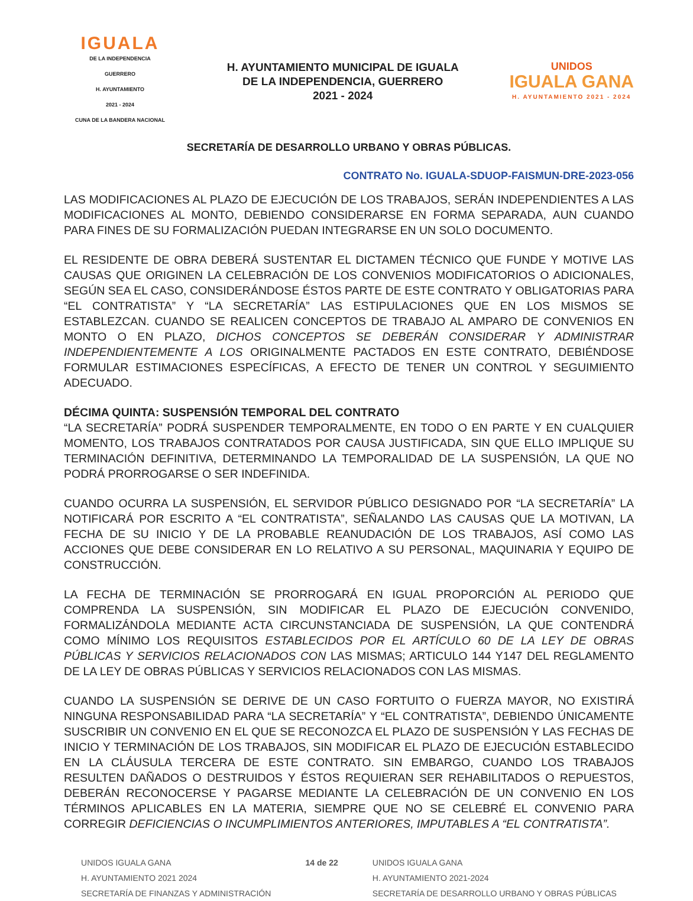IGUALA
DE LA INDEPENDENCIA
GUERRERO
H. AYUNTAMIENTO
2021 - 2024
CUNA DE LA BANDERA NACIONAL
H. AYUNTAMIENTO MUNICIPAL DE IGUALA
DE LA INDEPENDENCIA, GUERRERO
2021 - 2024
UNIDOS
IGUALA GANA
H. AYUNTAMIENTO 2021 - 2024
SECRETARÍA DE DESARROLLO URBANO Y OBRAS PÚBLICAS.
CONTRATO No. IGUALA-SDUOP-FAISMUN-DRE-2023-056
LAS MODIFICACIONES AL PLAZO DE EJECUCIÓN DE LOS TRABAJOS, SERÁN INDEPENDIENTES A LAS MODIFICACIONES AL MONTO, DEBIENDO CONSIDERARSE EN FORMA SEPARADA, AUN CUANDO PARA FINES DE SU FORMALIZACIÓN PUEDAN INTEGRARSE EN UN SOLO DOCUMENTO.
EL RESIDENTE DE OBRA DEBERÁ SUSTENTAR EL DICTAMEN TÉCNICO QUE FUNDE Y MOTIVE LAS CAUSAS QUE ORIGINEN LA CELEBRACIÓN DE LOS CONVENIOS MODIFICATORIOS O ADICIONALES, SEGÚN SEA EL CASO, CONSIDERÁNDOSE ÉSTOS PARTE DE ESTE CONTRATO Y OBLIGATORIAS PARA “EL CONTRATISTA” Y “LA SECRETARÍA” LAS ESTIPULACIONES QUE EN LOS MISMOS SE ESTABLEZCAN. CUANDO SE REALICEN CONCEPTOS DE TRABAJO AL AMPARO DE CONVENIOS EN MONTO O EN PLAZO, DICHOS CONCEPTOS SE DEBERÁN CONSIDERAR Y ADMINISTRAR INDEPENDIENTEMENTE A LOS ORIGINALMENTE PACTADOS EN ESTE CONTRATO, DEBIÉNDOSE FORMULAR ESTIMACIONES ESPECÍFICAS, A EFECTO DE TENER UN CONTROL Y SEGUIMIENTO ADECUADO.
DÉCIMA QUINTA: SUSPENSIÓN TEMPORAL DEL CONTRATO
“LA SECRETARÍA” PODRÁ SUSPENDER TEMPORALMENTE, EN TODO O EN PARTE Y EN CUALQUIER MOMENTO, LOS TRABAJOS CONTRATADOS POR CAUSA JUSTIFICADA, SIN QUE ELLO IMPLIQUE SU TERMINACIÓN DEFINITIVA, DETERMINANDO LA TEMPORALIDAD DE LA SUSPENSIÓN, LA QUE NO PODRÁ PRORROGARSE O SER INDEFINIDA.
CUANDO OCURRA LA SUSPENSIÓN, EL SERVIDOR PÚBLICO DESIGNADO POR “LA SECRETARÍA” LA NOTIFICARÁ POR ESCRITO A “EL CONTRATISTA”, SEÑALANDO LAS CAUSAS QUE LA MOTIVAN, LA FECHA DE SU INICIO Y DE LA PROBABLE REANUDACIÓN DE LOS TRABAJOS, ASÍ COMO LAS ACCIONES QUE DEBE CONSIDERAR EN LO RELATIVO A SU PERSONAL, MAQUINARIA Y EQUIPO DE CONSTRUCCIÓN.
LA FECHA DE TERMINACIÓN SE PRORROGARÁ EN IGUAL PROPORCIÓN AL PERIODO QUE COMPRENDA LA SUSPENSIÓN, SIN MODIFICAR EL PLAZO DE EJECUCIÓN CONVENIDO, FORMALIZÁNDOLA MEDIANTE ACTA CIRCUNSTANCIADA DE SUSPENSIÓN, LA QUE CONTENDRÁ COMO MÍNIMO LOS REQUISITOS ESTABLECIDOS POR EL ARTÍCULO 60 DE LA LEY DE OBRAS PÚBLICAS Y SERVICIOS RELACIONADOS CON LAS MISMAS; ARTICULO 144 Y147 DEL REGLAMENTO DE LA LEY DE OBRAS PÚBLICAS Y SERVICIOS RELACIONADOS CON LAS MISMAS.
CUANDO LA SUSPENSIÓN SE DERIVE DE UN CASO FORTUITO O FUERZA MAYOR, NO EXISTIRÁ NINGUNA RESPONSABILIDAD PARA “LA SECRETARÍA” Y “EL CONTRATISTA”, DEBIENDO ÚNICAMENTE SUSCRIBIR UN CONVENIO EN EL QUE SE RECONOZCA EL PLAZO DE SUSPENSIÓN Y LAS FECHAS DE INICIO Y TERMINACIÓN DE LOS TRABAJOS, SIN MODIFICAR EL PLAZO DE EJECUCIÓN ESTABLECIDO EN LA CLÁUSULA TERCERA DE ESTE CONTRATO. SIN EMBARGO, CUANDO LOS TRABAJOS RESULTEN DAÑADOS O DESTRUIDOS Y ÉSTOS REQUIERAN SER REHABILITADOS O REPUESTOS, DEBERÁN RECONOCERSE Y PAGARSE MEDIANTE LA CELEBRACIÓN DE UN CONVENIO EN LOS TÉRMINOS APLICABLES EN LA MATERIA, SIEMPRE QUE NO SE CELEBRÉ EL CONVENIO PARA CORREGIR DEFICIENCIAS O INCUMPLIMIENTOS ANTERIORES, IMPUTABLES A “EL CONTRATISTA”.
UNIDOS IGUALA GANA
H. AYUNTAMIENTO 2021 2024
SECRETARÍA DE FINANZAS Y ADMINISTRACIÓN
14 de 22 UNIDOS IGUALA GANA
H. AYUNTAMIENTO 2021-2024
SECRETARÍA DE DESARROLLO URBANO Y OBRAS PÚBLICAS